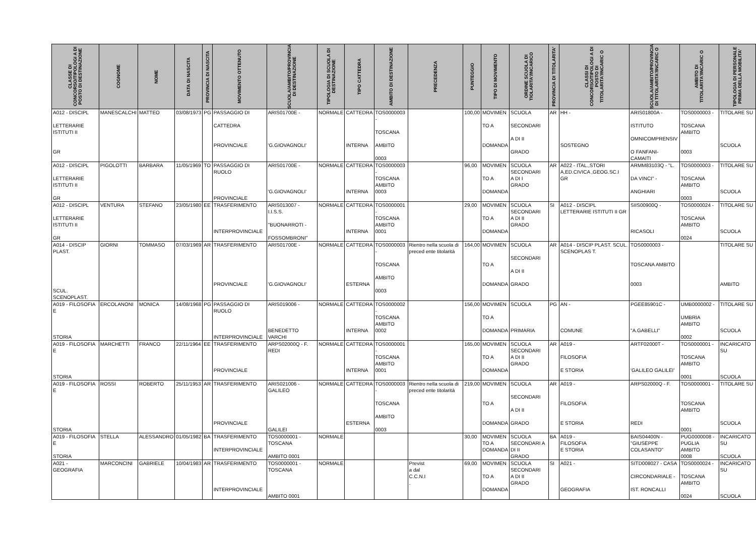| CLASSE DI CONCORSO/TIPOLOGI A DI POSTO DI DESTINAZIONE | COGNOME | NOME | DATA DI NASCITA | PROVINCIA DI NASCITA | MOVIMENTO OTTENUTO | SCUOLA/AMBITO/PROVINCIA DI DESTINAZIONE | TIPOLOGIA DI SCUOLA DI DESTINAZIONE | TIPO CATTEDRA | AMBITO DI DESTINAZIONE | PRECEDENZA | PUNTEGGIO | TIPO DI MOVIMENTO | ORDINE SCUOLA DI TIOLARITA'/INCARICO | PROVINCIA DI TITOLARITA' | CLASSI DI CONCORSO/TIPOLOGI A DI POSTO DI TITOLARITA'/INCARIC O | SCUOLA/AMBITO/PROVINCIA DI TITOLARITA'/INCARIC O | AMBITO DI TITOLARITA'/INCARIC O | TIPOLOGIA DI PERSONALE PRIMA DELLA MOBILITA' |
| --- | --- | --- | --- | --- | --- | --- | --- | --- | --- | --- | --- | --- | --- | --- | --- | --- | --- | --- |
| A012 - DISCIPL LETTERARIE ISTITUTI II GR | MANESCALCHI | MATTEO | 03/08/1973 | PG | PASSAGGIO DI CATTEDRA PROVINCIALE | ARIS01700E - 'G.GIOVAGNOLI' | NORMALE | CATTEDRA INTERNA | TOS0000003 - TOSCANA AMBITO 0003 | | 100,00 | MOVIMEN TO A DOMANDA | SCUOLA SECONDARI A DI II GRADO | AR | HH - SOSTEGNO | ARIS01800A - ISTITUTO OMNICOMPRENSIV O FANFANI-CAMAITI | TOS0000003 - TOSCANA AMBITO 0003 | TITOLARE SU SCUOLA |
| A012 - DISCIPL LETTERARIE ISTITUTI II GR | PIGOLOTTI | BARBARA | 11/05/1969 | TO | PASSAGGIO DI RUOLO PROVINCIALE | ARIS01700E - 'G.GIOVAGNOLI' | NORMALE | CATTEDRA INTERNA | TOS0000003 - TOSCANA AMBITO 0003 | | 96,00 | MOVIMEN TO A DOMANDA | SCUOLA SECONDARI A DI I GRADO | AR | A022 - ITAL.,STORI A,ED.CIVICA ,GEOG.SC.I GR | ARMM83103Q - "L. DA VINCI" - ANGHIARI | TOS0000003 - TOSCANA AMBITO 0003 | TITOLARE SU SCUOLA |
| A012 - DISCIPL LETTERARIE ISTITUTI II GR | VENTURA | STEFANO | 23/05/1980 | EE | TRASFERIMENTO INTERPROVINCIALE | ARIS013007 - I.I.S.S. "BUONARROTI - FOSSOMBRONI" | NORMALE | CATTEDRA INTERNA | TOS0000001 - TOSCANA AMBITO 0001 | | 29,00 | MOVIMEN TO A DOMANDA | SCUOLA SECONDARI A DI II GRADO | SI | A012 - DISCIPL LETTERARIE ISTITUTI II GR | SIIS00900Q - RICASOLI | TOS0000024 - TOSCANA AMBITO 0024 | TITOLARE SU SCUOLA |
| A014 - DISCIP PLAST. SCUL. SCENOPLAST. | GIORNI | TOMMASO | 07/03/1969 | AR | TRASFERIMENTO PROVINCIALE | ARIS01700E - 'G.GIOVAGNOLI' | NORMALE | CATTEDRA ESTERNA | TOS0000003 - TOSCANA AMBITO 0003 | Rientro nella scuola di preced ente titolarità | 164,00 | MOVIMEN TO A DOMANDA | SCUOLA SECONDARI A DI II GRADO | AR | A014 - DISCIP PLAST. SCUL. SCENOPLAS T. | TOS0000003 - TOSCANA AMBITO 0003 | | TITOLARE SU AMBITO |
| A019 - FILOSOFIA E STORIA | ERCOLANONI | MONICA | 14/08/1968 | PG | PASSAGGIO DI RUOLO INTERPROVINCIALE | ARIS019006 - BENEDETTO VARCHI | NORMALE | CATTEDRA INTERNA | TOS0000002 - TOSCANA AMBITO 0002 | | 156,00 | MOVIMEN TO A DOMANDA | SCUOLA PRIMARIA | PG | AN - COMUNE | PGEE85901C - "A.GABELLI" | UMB0000002 - UMBRIA AMBITO 0002 | TITOLARE SU SCUOLA |
| A019 - FILOSOFIA E STORIA | MARCHETTI | FRANCO | 22/11/1964 | EE | TRASFERIMENTO PROVINCIALE | ARPS02000Q - F. REDI | NORMALE | CATTEDRA INTERNA | TOS0000001 - TOSCANA AMBITO 0001 | | 165,00 | MOVIMEN TO A DOMANDA | SCUOLA SECONDARI A DI II GRADO | AR | A019 - FILOSOFIA E STORIA | ARTF02000T - 'GALILEO GALILEI' | TOS0000001 - TOSCANA AMBITO 0001 | INCARICATO SU SCUOLA |
| A019 - FILOSOFIA E STORIA | ROSSI | ROBERTO | 25/11/1953 | AR | TRASFERIMENTO PROVINCIALE | ARIS021006 - GALILEO GALILEI | NORMALE | CATTEDRA ESTERNA | TOS0000003 - TOSCANA AMBITO 0003 | Rientro nella scuola di preced ente titolarità | 219,00 | MOVIMEN TO A DOMANDA | SCUOLA SECONDARI A DI II GRADO | AR | A019 - FILOSOFIA E STORIA | ARPS02000Q - F. REDI | TOS0000001 - TOSCANA AMBITO 0001 | TITOLARE SU SCUOLA |
| A019 - FILOSOFIA E STORIA | STELLA | ALESSANDRO | 01/05/1982 | BA | TRASFERIMENTO INTERPROVINCIALE | TOS0000001 - TOSCANA AMBITO 0001 | NORMALE | | | | 30,00 | MOVIMEN TO A DOMANDA | SCUOLA SECONDARI A DI II GRADO | BA | A019 - FILOSOFIA E STORIA | BAIS04400N - "GIUSEPPE COLASANTO" | PUG0000008 - PUGLIA AMBITO 0008 | INCARICATO SU SCUOLA |
| A021 - GEOGRAFIA | MARCONCINI | GABRIELE | 10/04/1983 | AR | TRASFERIMENTO INTERPROVINCIALE | TOS0000001 - TOSCANA AMBITO 0001 | NORMALE | | | Previst a dal C.C.N.I . | 69,00 | MOVIMEN TO A DOMANDA | SCUOLA SECONDARI A DI II GRADO | SI | A021 - GEOGRAFIA | SITD008027 - CASA CIRCONDARIALE - IST. RONCALLI | TOS0000024 - TOSCANA AMBITO 0024 | INCARICATO SU SCUOLA |